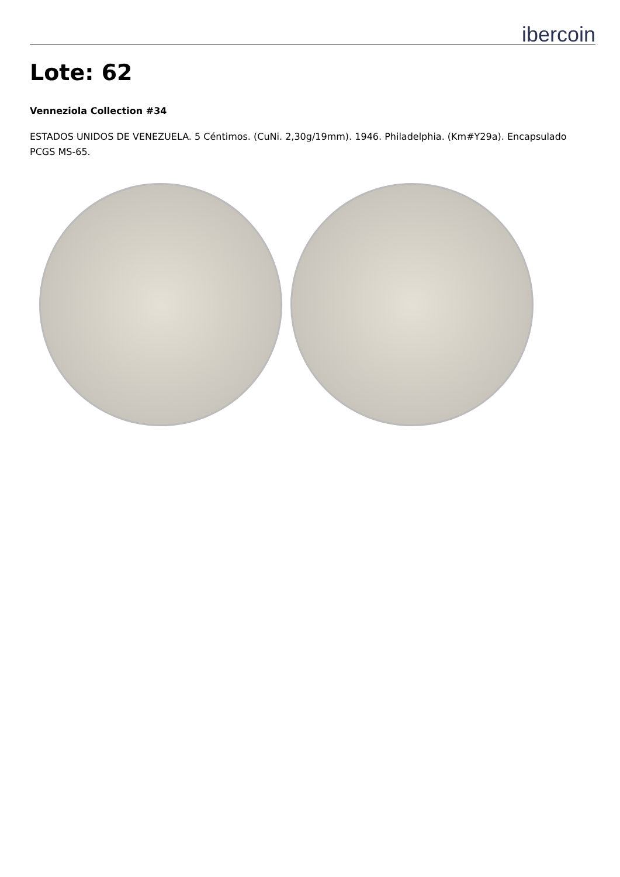ibercoin
Lote: 62
Venneziola Collection #34
ESTADOS UNIDOS DE VENEZUELA. 5 Céntimos. (CuNi. 2,30g/19mm). 1946. Philadelphia. (Km#Y29a). Encapsulado PCGS MS-65.